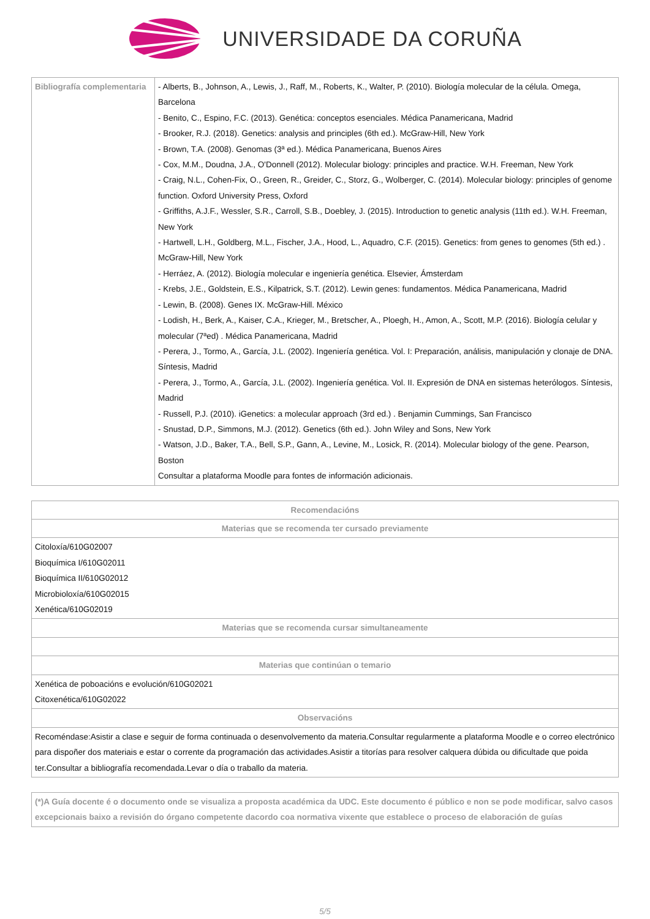UNIVERSIDADE DA CORUÑA
| Bibliografía complementaria | - Alberts, B., Johnson, A., Lewis, J., Raff, M., Roberts, K., Walter, P. (2010). Biología molecular de la célula. Omega, Barcelona - Benito, C., Espino, F.C. (2013). Genética: conceptos esenciales. Médica Panamericana, Madrid - Brooker, R.J. (2018). Genetics: analysis and principles (6th ed.). McGraw-Hill, New York - Brown, T.A. (2008). Genomas (3ª ed.). Médica Panamericana, Buenos Aires - Cox, M.M., Doudna, J.A., O'Donnell (2012). Molecular biology: principles and practice. W.H. Freeman, New York - Craig, N.L., Cohen-Fix, O., Green, R., Greider, C., Storz, G., Wolberger, C. (2014). Molecular biology: principles of genome function. Oxford University Press, Oxford - Griffiths, A.J.F., Wessler, S.R., Carroll, S.B., Doebley, J. (2015). Introduction to genetic analysis (11th ed.). W.H. Freeman, New York - Hartwell, L.H., Goldberg, M.L., Fischer, J.A., Hood, L., Aquadro, C.F. (2015). Genetics: from genes to genomes (5th ed.) . McGraw-Hill, New York - Herráez, A. (2012). Biología molecular e ingeniería genética. Elsevier, Ámsterdam - Krebs, J.E., Goldstein, E.S., Kilpatrick, S.T. (2012). Lewin genes: fundamentos. Médica Panamericana, Madrid - Lewin, B. (2008). Genes IX. McGraw-Hill. México - Lodish, H., Berk, A., Kaiser, C.A., Krieger, M., Bretscher, A., Ploegh, H., Amon, A., Scott, M.P. (2016). Biología celular y molecular (7ªed) . Médica Panamericana, Madrid - Perera, J., Tormo, A., García, J.L. (2002). Ingeniería genética. Vol. I: Preparación, análisis, manipulación y clonaje de DNA. Síntesis, Madrid - Perera, J., Tormo, A., García, J.L. (2002). Ingeniería genética. Vol. II. Expresión de DNA en sistemas heterólogos. Síntesis, Madrid - Russell, P.J. (2010). iGenetics: a molecular approach (3rd ed.) . Benjamin Cummings, San Francisco - Snustad, D.P., Simmons, M.J. (2012). Genetics (6th ed.). John Wiley and Sons, New York - Watson, J.D., Baker, T.A., Bell, S.P., Gann, A., Levine, M., Losick, R. (2014). Molecular biology of the gene. Pearson, Boston Consultar a plataforma Moodle para fontes de información adicionais. |
| Recomendacións |
| --- |
| Materias que se recomenda ter cursado previamente |
| Citoloxía/610G02007 Bioquímica I/610G02011 Bioquímica II/610G02012 Microbioloxía/610G02015 Xenética/610G02019 |
| Materias que se recomenda cursar simultaneamente |
| Materias que continúan o temario |
| Xenética de poboacións e evolución/610G02021 Citoxenética/610G02022 |
| Observacións |
| Recoméndase:Asistir a clase e seguir de forma continuada o desenvolvemento da materia.Consultar regularmente a plataforma Moodle e o correo electrónico para dispoñer dos materiais e estar o corrente da programación das actividades.Asistir a titorías para resolver calquera dúbida ou dificultade que poida ter.Consultar a bibliografía recomendada.Levar o día o traballo da materia. |
| (*)A Guía docente é o documento onde se visualiza a proposta académica da UDC. Este documento é público e non se pode modificar, salvo casos excepcionais baixo a revisión do órgano competente dacordo coa normativa vixente que establece o proceso de elaboración de guías |
5/5